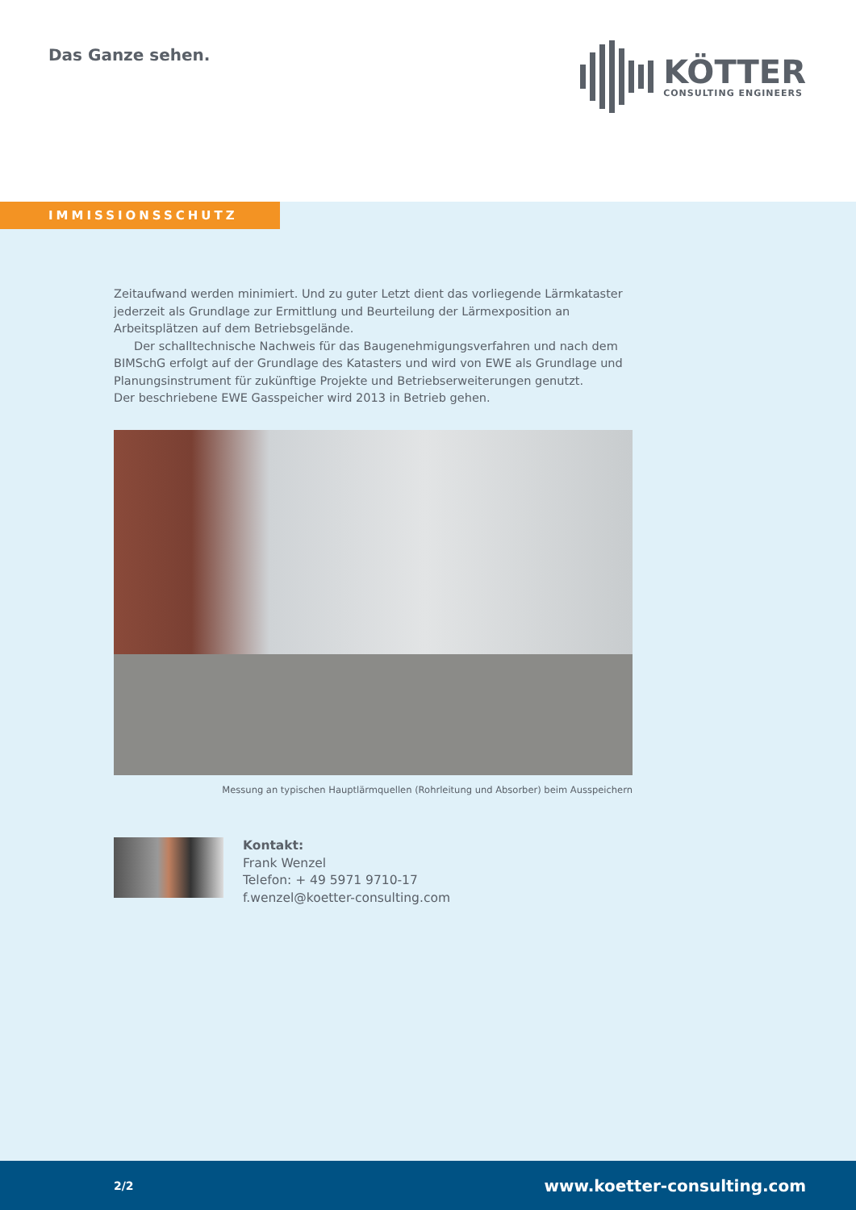Das Ganze sehen.
KÖTTER
CONSULTING ENGINEERS
IMMISSIONSSCHUTZ
Zeitaufwand werden minimiert. Und zu guter Letzt dient das vorliegende Lärmkataster jederzeit als Grundlage zur Ermittlung und Beurteilung der Lärmexposition an Arbeitsplätzen auf dem Betriebsgelände.
Der schalltechnische Nachweis für das Baugenehmigungsverfahren und nach dem BIMSchG erfolgt auf der Grundlage des Katasters und wird von EWE als Grundlage und Planungsinstrument für zukünftige Projekte und Betriebserweiterungen genutzt.
Der beschriebene EWE Gasspeicher wird 2013 in Betrieb gehen.
Messung an typischen Hauptlärmquellen (Rohrleitung und Absorber) beim Ausspeichern
Kontakt:
Frank Wenzel
Telefon: + 49 5971 9710-17
f.wenzel@koetter-consulting.com
2/2 www.koetter-consulting.com